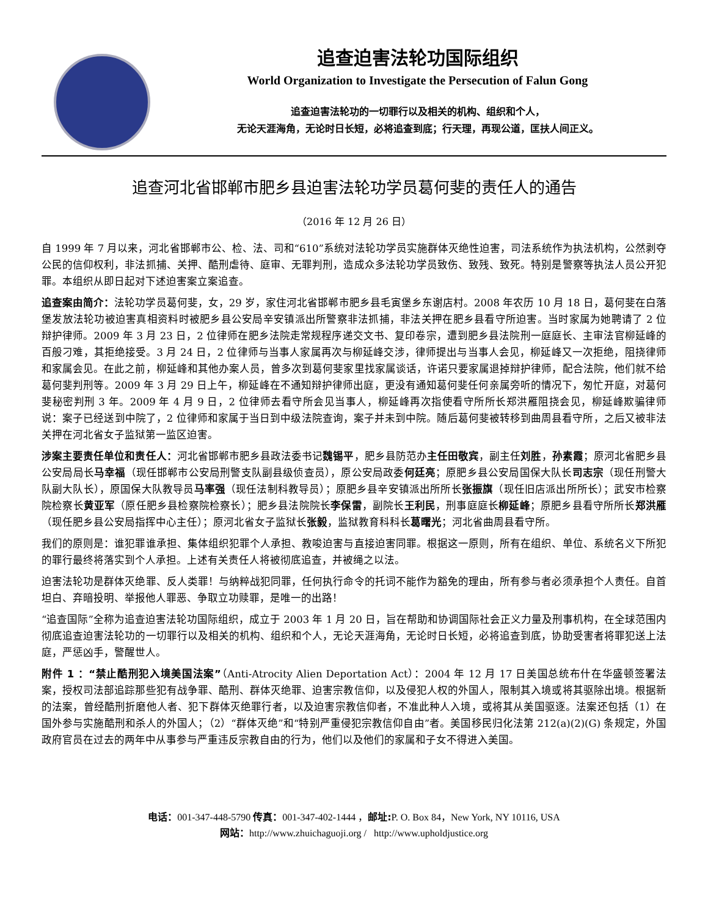追查迫害法轮功国际组织
World Organization to Investigate the Persecution of Falun Gong
追查迫害法轮功的一切罪行以及相关的机构、组织和个人，
无论天涯海角，无论时日长短，必将追查到底；行天理，再现公道，匡扶人间正义。
追查河北省邯郸市肥乡县迫害法轮功学员葛何斐的责任人的通告
（2016 年 12 月 26 日）
自 1999 年 7 月以来，河北省邯郸市公、检、法、司和“610”系统对法轮功学员实施群体灭绝性迫害，司法系统作为执法机构，公然剥夺公民的信仰权利，非法抓捕、关押、酷刑虐待、庭审、无罪判刑，造成众多法轮功学员致伤、致残、致死。特别是警察等执法人员公开犯罪。本组织从即日起对下述迫害案立案追查。
追查案由简介：法轮功学员葛何斐，女，29 岁，家住河北省邯郸市肥乡县毛寅堡乡东谢店村。2008 年农历 10 月 18 日，葛何斐在白落堡发放法轮功被迫害真相资料时被肥乡县公安局辛安镇派出所警察非法抓捕，非法关押在肥乡县看守所迫害。当时家属为她聘请了 2 位辩护律师。2009 年 3 月 23 日，2 位律师在肥乡法院走常规程序递交文书、复印卷宗，遭到肥乡县法院刑一庭庭长、主审法官柳延峰的百般刁难，其拒绝接受。3 月 24 日，2 位律师与当事人家属再次与柳延峰交涉，律师提出与当事人会见，柳延峰又一次拒绝，阻挠律师和家属会见。在此之前，柳延峰和其他办案人员，曾多次到葛何斐家里找家属谈话，许诺只要家属退掉辩护律师，配合法院，他们就不给葛何斐判刑等。2009 年 3 月 29 日上午，柳延峰在不通知辩护律师出庭，更没有通知葛何斐任何亲属旁听的情况下，匆忙开庭，对葛何斐秘密判刑 3 年。2009 年 4 月 9 日，2 位律师去看守所会见当事人，柳延峰再次指使看守所所长郑洪雁阻挠会见，柳延峰欺骗律师说：案子已经送到中院了，2 位律师和家属于当日到中级法院查询，案子并未到中院。随后葛何斐被转移到曲周县看守所，之后又被非法关押在河北省女子监狱第一监区迫害。
涉案主要责任单位和责任人：河北省邯郸市肥乡县政法委书记魏锡平，肥乡县防范办主任田敬宾，副主任刘胜，孙素霞；原河北省肥乡县公安局局长马幸福（现任邯郸市公安局刑警支队副县级侦查员），原公安局政委何廷亮；原肥乡县公安局国保大队长司志宗（现任刑警大队副大队长），原国保大队教导员马率强（现任法制科教导员）；原肥乡县辛安镇派出所所长张振旗（现任旧店派出所所长）；武安市检察院检察长黄亚军（原任肥乡县检察院检察长）；肥乡县法院院长李保雷，副院长王利民，刑事庭庭长柳延峰；原肥乡县看守所所长郑洪雁（现任肥乡县公安局指挥中心主任）；原河北省女子监狱长张毅，监狱教育科科长葛曙光；河北省曲周县看守所。
我们的原则是：谁犯罪谁承担、集体组织犯罪个人承担、教唆迫害与直接迫害同罪。根据这一原则，所有在组织、单位、系统名义下所犯的罪行最终将落实到个人承担。上述有关责任人将被彻底追查，并被绳之以法。
迫害法轮功是群体灭绝罪、反人类罪！与纳粹战犯同罪，任何执行命令的托词不能作为豁免的理由，所有参与者必须承担个人责任。自首坦白、弃暗投明、举报他人罪恶、争取立功赎罪，是唯一的出路！
“追查国际”全称为追查迫害法轮功国际组织，成立于 2003 年 1 月 20 日，旨在帮助和协调国际社会正义力量及刑事机构，在全球范围内彻底追查迫害法轮功的一切罪行以及相关的机构、组织和个人，无论天涯海角，无论时日长短，必将追查到底，协助受害者将罪犯送上法庭，严惩凶手，警醒世人。
附件 1 ：“禁止酷刑犯入境美国法案”（Anti-Atrocity Alien Deportation Act）：2004 年 12 月 17 日美国总统布什在华盛顿签署法案，授权司法部追踪那些犯有战争罪、酷刑、群体灭绝罪、迫害宗教信仰，以及侵犯人权的外国人，限制其入境或将其驱除出境。根据新的法案，曾经酷刑折磨他人者、犯下群体灭绝罪行者，以及迫害宗教信仰者，不准此种人入境，或将其从美国驱逐。法案还包括（1）在国外参与实施酷刑和杀人的外国人；（2）“群体灭绝”和“特别严重侵犯宗教信仰自由”者。美国移民归化法第 212(a)(2)(G) 条规定，外国政府官员在过去的两年中从事参与严重违反宗教自由的行为，他们以及他们的家属和子女不得进入美国。
电话：001-347-448-5790 传真：001-347-402-1444 ，邮址: P. O. Box 84，New York, NY 10116, USA
网站：http://www.zhuichaguoji.org / http://www.upholdjustice.org